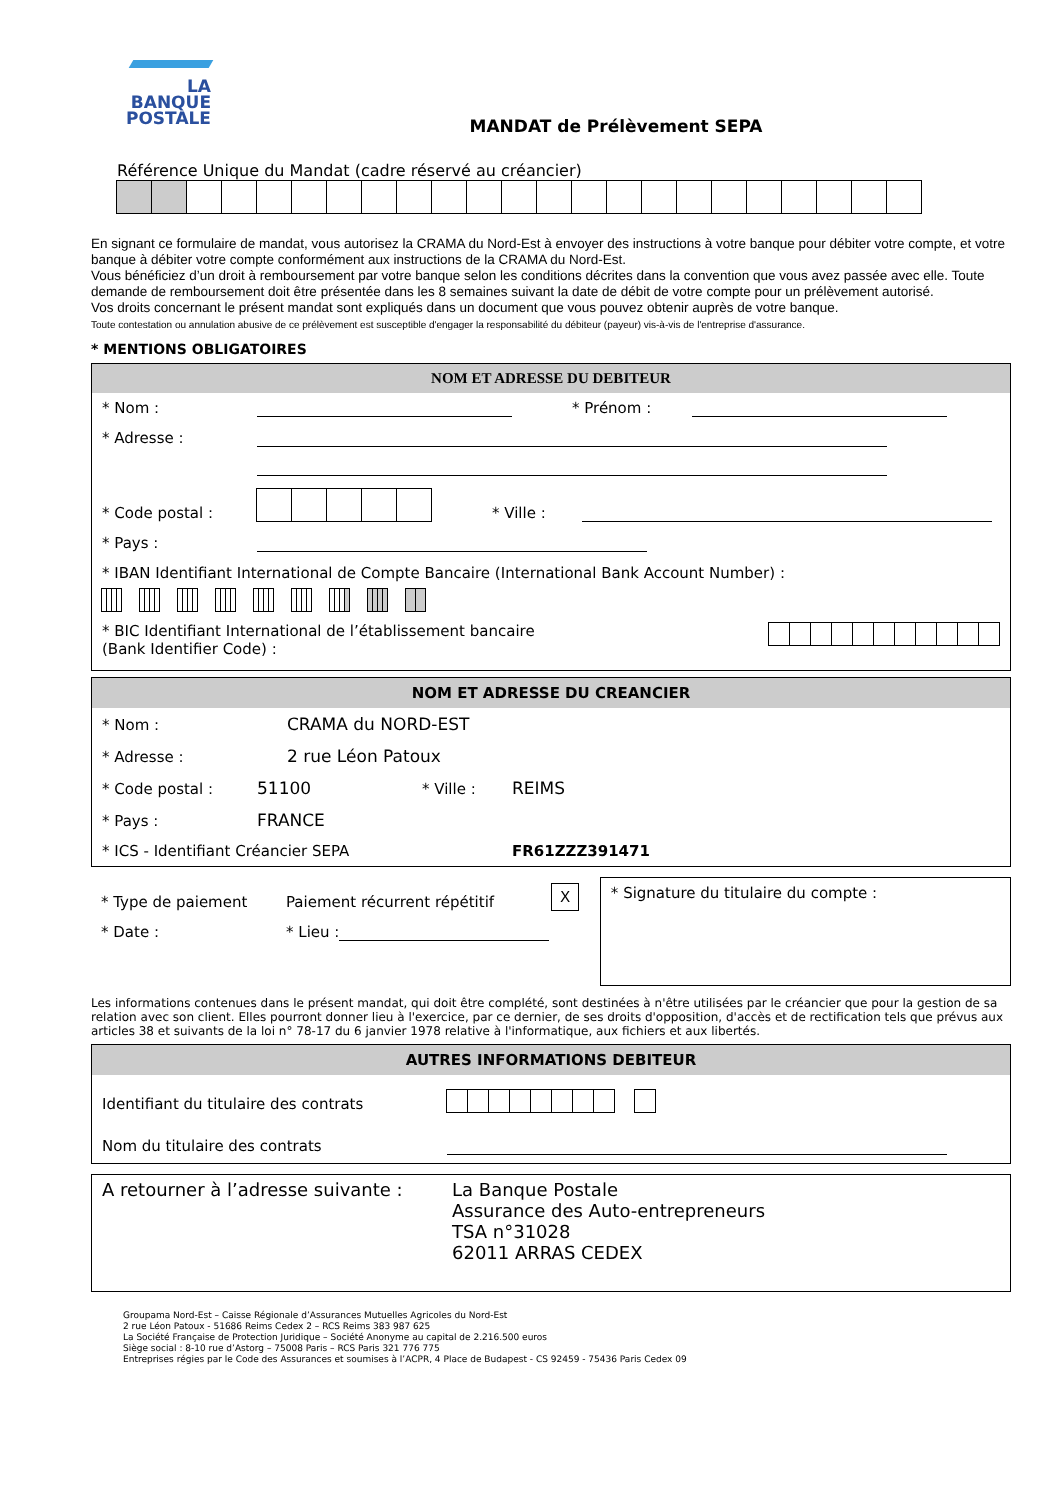LA
BANQUE
POSTALE
MANDAT de Prélèvement SEPA
Référence Unique du Mandat (cadre réservé au créancier)
En signant ce formulaire de mandat, vous autorisez la CRAMA du Nord-Est à envoyer des instructions à votre banque pour débiter votre compte, et votre banque à débiter votre compte conformément aux instructions de la CRAMA du Nord-Est.
Vous bénéficiez d’un droit à remboursement par votre banque selon les conditions décrites dans la convention que vous avez passée avec elle. Toute demande de remboursement doit être présentée dans les 8 semaines suivant la date de débit de votre compte pour un prélèvement autorisé.
Vos droits concernant le présent mandat sont expliqués dans un document que vous pouvez obtenir auprès de votre banque.
Toute contestation ou annulation abusive de ce prélèvement est susceptible d'engager la responsabilité du débiteur (payeur) vis-à-vis de l'entreprise d'assurance.
* MENTIONS OBLIGATOIRES
NOM ET ADRESSE DU DEBITEUR
* Nom : * Prénom :
* Adresse :
* Code postal : * Ville :
* Pays :
* IBAN Identifiant International de Compte Bancaire (International Bank Account Number) :
* BIC Identifiant International de l’établissement bancaire (Bank Identifier Code) :
NOM ET ADRESSE DU CREANCIER
* Nom : CRAMA du NORD-EST
* Adresse : 2 rue Léon Patoux
* Code postal : 51100 * Ville : REIMS
* Pays : FRANCE
* ICS - Identifiant Créancier SEPA FR61ZZZ391471
* Type de paiement Paiement récurrent répétitif X
* Date : * Lieu :
* Signature du titulaire du compte :
Les informations contenues dans le présent mandat, qui doit être complété, sont destinées à n'être utilisées par le créancier que pour la gestion de sa relation avec son client. Elles pourront donner lieu à l'exercice, par ce dernier, de ses droits d'opposition, d'accès et de rectification tels que prévus aux articles 38 et suivants de la loi n° 78-17 du 6 janvier 1978 relative à l'informatique, aux fichiers et aux libertés.
AUTRES INFORMATIONS DEBITEUR
Identifiant du titulaire des contrats
Nom du titulaire des contrats
A retourner à l’adresse suivante :
La Banque Postale
Assurance des Auto-entrepreneurs
TSA n°31028
62011 ARRAS CEDEX
Groupama Nord-Est – Caisse Régionale d’Assurances Mutuelles Agricoles du Nord-Est
2 rue Léon Patoux - 51686 Reims Cedex 2 – RCS Reims 383 987 625
La Société Française de Protection Juridique – Société Anonyme au capital de 2.216.500 euros
Siège social : 8-10 rue d’Astorg – 75008 Paris – RCS Paris 321 776 775
Entreprises régies par le Code des Assurances et soumises à l’ACPR, 4 Place de Budapest - CS 92459 - 75436 Paris Cedex 09